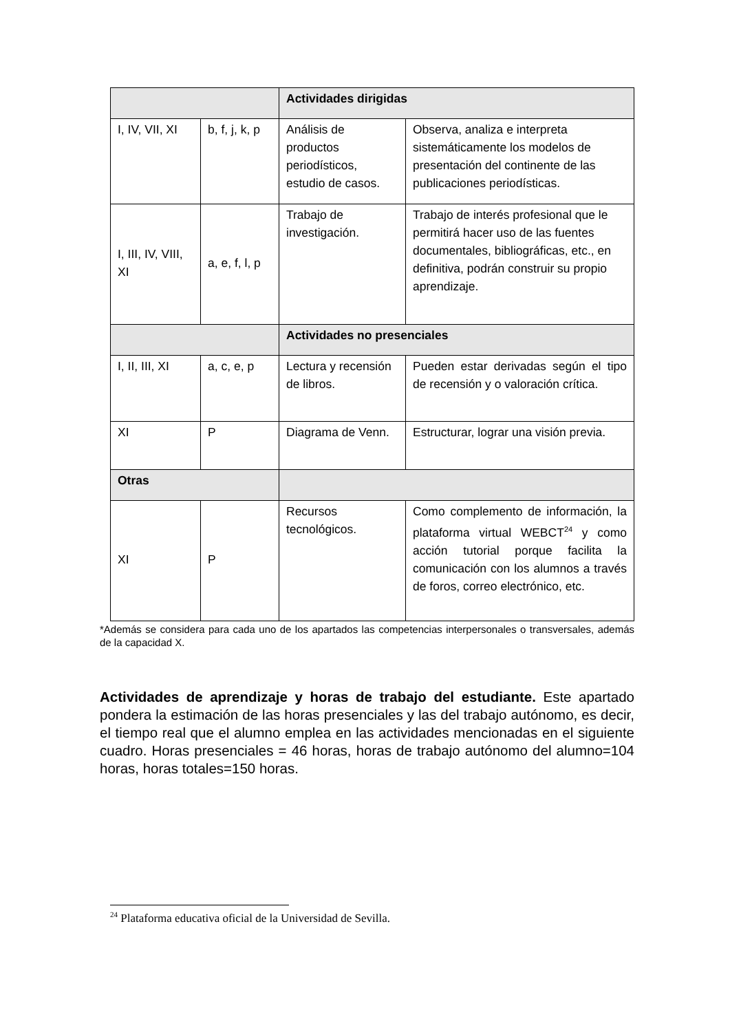| | | Actividades dirigidas | |
| I, IV, VII, XI | b, f, j, k, p | Análisis de productos periodísticos, estudio de casos. | Observa, analiza e interpreta sistemáticamente los modelos de presentación del continente de las publicaciones periodísticas. |
| I, III, IV, VIII, XI | a, e, f, l, p | Trabajo de investigación. | Trabajo de interés profesional que le permitirá hacer uso de las fuentes documentales, bibliográficas, etc., en definitiva, podrán construir su propio aprendizaje. |
| | | Actividades no presenciales | |
| I, II, III, XI | a, c, e, p | Lectura y recensión de libros. | Pueden estar derivadas según el tipo de recensión y o valoración crítica. |
| XI | P | Diagrama de Venn. | Estructurar, lograr una visión previa. |
| Otras | | | |
| XI | P | Recursos tecnológicos. | Como complemento de información, la plataforma virtual WEBCT<sup>24</sup> y como acción tutorial porque facilita la comunicación con los alumnos a través de foros, correo electrónico, etc. |
*Además se considera para cada uno de los apartados las competencias interpersonales o transversales, además de la capacidad X.
Actividades de aprendizaje y horas de trabajo del estudiante. Este apartado pondera la estimación de las horas presenciales y las del trabajo autónomo, es decir, el tiempo real que el alumno emplea en las actividades mencionadas en el siguiente cuadro. Horas presenciales = 46 horas, horas de trabajo autónomo del alumno=104 horas, horas totales=150 horas.
<sup>24</sup> Plataforma educativa oficial de la Universidad de Sevilla.